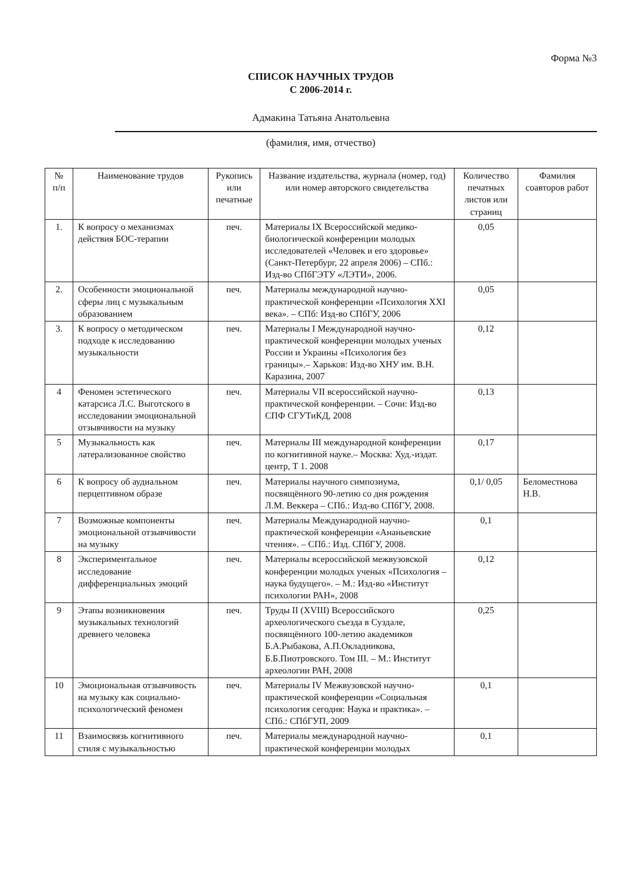Форма №3
СПИСОК НАУЧНЫХ ТРУДОВ
С 2006-2014 г.
Адмакина Татьяна Анатольевна
(фамилия, имя, отчество)
| № п/п | Наименование трудов | Рукопись или печатные | Название издательства, журнала (номер, год) или номер авторского свидетельства | Количество печатных листов или страниц | Фамилия соавторов работ |
| --- | --- | --- | --- | --- | --- |
| 1. | К вопросу о механизмах действия БОС-терапии | печ. | Материалы IX Всероссийской медико-биологической конференции молодых исследователей «Человек и его здоровье» (Санкт-Петербург, 22 апреля 2006) – СПб.: Изд-во СПбГЭТУ «ЛЭТИ», 2006. | 0,05 | |
| 2. | Особенности эмоциональной сферы лиц с музыкальным образованием | печ. | Материалы международной научно-практической конференции «Психология XXI века». – СПб: Изд-во СПбГУ, 2006 | 0,05 | |
| 3. | К вопросу о методическом подходе к исследованию музыкальности | печ. | Материалы I Международной научно-практической конференции молодых ученых России и Украины «Психология без границы».– Харьков: Изд-во ХНУ им. В.Н. Каразина, 2007 | 0,12 | |
| 4 | Феномен эстетического катарсиса Л.С. Выготского в исследовании эмоциональной отзывчивости на музыку | печ. | Материалы VII всероссийской научно-практической конференции. – Сочи: Изд-во СПФ СГУТиКД, 2008 | 0,13 | |
| 5 | Музыкальность как латерализованное свойство | печ. | Материалы III международной конференции по когнитивной науке.– Москва: Худ.-издат. центр, Т 1. 2008 | 0,17 | |
| 6 | К вопросу об аудиальном перцептивном образе | печ. | Материалы научного симпозиума, посвящённого 90-летию со дня рождения Л.М. Веккера – СПб.: Изд-во СПбГУ, 2008. | 0,1/ 0,05 | Беломестнова Н.В. |
| 7 | Возможные компоненты эмоциональной отзывчивости на музыку | печ. | Материалы Международной научно-практической конференции «Ананьевские чтения». – СПб.: Изд. СПбГУ, 2008. | 0,1 | |
| 8 | Экспериментальное исследование дифференциальных эмоций | печ. | Материалы всероссийской межвузовской конференции молодых ученых «Психология – наука будущего». – М.: Изд-во «Институт психологии РАН», 2008 | 0,12 | |
| 9 | Этапы возникновения музыкальных технологий древнего человека | печ. | Труды II (XVIII) Всероссийского археологического съезда в Суздале, посвящённого 100-летию академиков Б.А.Рыбакова, А.П.Окладникова, Б.Б.Пиотровского. Том III. – М.: Институт археологии РАН, 2008 | 0,25 | |
| 10 | Эмоциональная отзывчивость на музыку как социально-психологический феномен | печ. | Материалы IV Межвузовской научно-практической конференции «Социальная психология сегодня: Наука и практика». – СПб.: СПбГУП, 2009 | 0,1 | |
| 11 | Взаимосвязь когнитивного стиля с музыкальностью | печ. | Материалы международной научно-практической конференции молодых | 0,1 | |